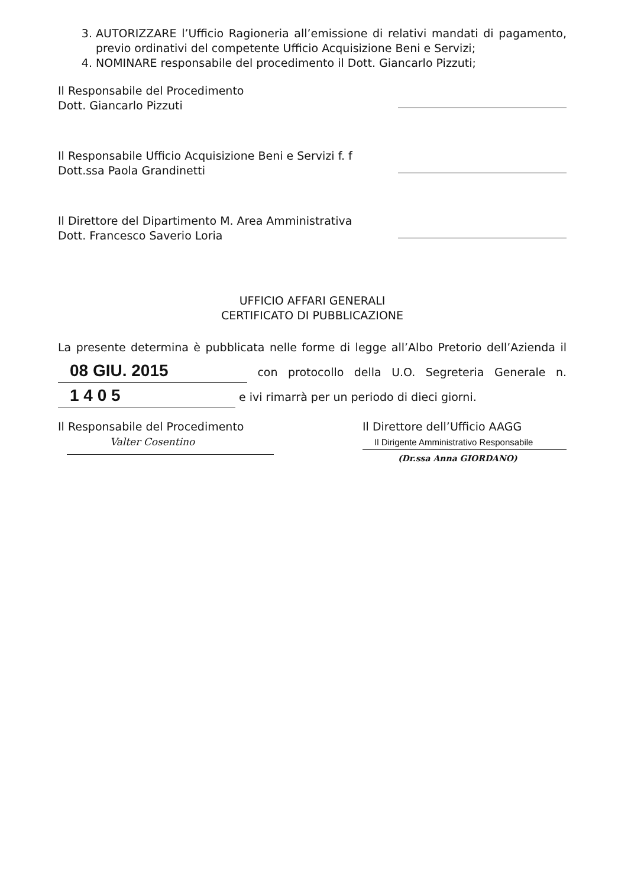3. AUTORIZZARE l’Ufficio Ragioneria all’emissione di relativi mandati di pagamento, previo ordinativi del competente Ufficio Acquisizione Beni e Servizi;
4. NOMINARE responsabile del procedimento il Dott. Giancarlo Pizzuti;
Il Responsabile del Procedimento
Dott. Giancarlo Pizzuti
Il Responsabile Ufficio Acquisizione Beni e Servizi f. f
Dott.ssa Paola Grandinetti
Il Direttore del Dipartimento M. Area Amministrativa
Dott. Francesco Saverio Loria
UFFICIO AFFARI GENERALI
CERTIFICATO DI PUBBLICAZIONE
La presente determina è pubblicata nelle forme di legge all’Albo Pretorio dell’Azienda il 08 GIU. 2015 con protocollo della U.O. Segreteria Generale n. 1 4 0 5 e ivi rimarrà per un periodo di dieci giorni.
Il Responsabile del Procedimento
Valter Cosentino
Il Direttore dell’Ufficio AAGG
Il Dirigente Amministrativo Responsabile
(Dr.ssa Anna GIORDANO)